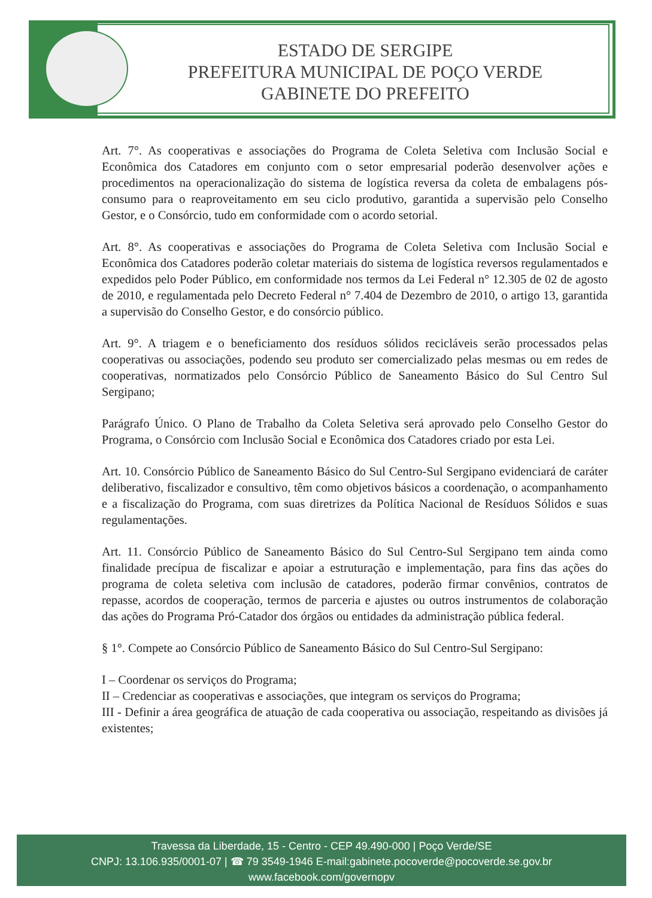ESTADO DE SERGIPE
PREFEITURA MUNICIPAL DE POÇO VERDE
GABINETE DO PREFEITO
Art. 7°. As cooperativas e associações do Programa de Coleta Seletiva com Inclusão Social e Econômica dos Catadores em conjunto com o setor empresarial poderão desenvolver ações e procedimentos na operacionalização do sistema de logística reversa da coleta de embalagens pós-consumo para o reaproveitamento em seu ciclo produtivo, garantida a supervisão pelo Conselho Gestor, e o Consórcio, tudo em conformidade com o acordo setorial.
Art. 8°. As cooperativas e associações do Programa de Coleta Seletiva com Inclusão Social e Econômica dos Catadores poderão coletar materiais do sistema de logística reversos regulamentados e expedidos pelo Poder Público, em conformidade nos termos da Lei Federal n° 12.305 de 02 de agosto de 2010, e regulamentada pelo Decreto Federal n° 7.404 de Dezembro de 2010, o artigo 13, garantida a supervisão do Conselho Gestor, e do consórcio público.
Art. 9°. A triagem e o beneficiamento dos resíduos sólidos recicláveis serão processados pelas cooperativas ou associações, podendo seu produto ser comercializado pelas mesmas ou em redes de cooperativas, normatizados pelo Consórcio Público de Saneamento Básico do Sul Centro Sul Sergipano;
Parágrafo Único. O Plano de Trabalho da Coleta Seletiva será aprovado pelo Conselho Gestor do Programa, o Consórcio com Inclusão Social e Econômica dos Catadores criado por esta Lei.
Art. 10. Consórcio Público de Saneamento Básico do Sul Centro-Sul Sergipano evidenciará de caráter deliberativo, fiscalizador e consultivo, têm como objetivos básicos a coordenação, o acompanhamento e a fiscalização do Programa, com suas diretrizes da Política Nacional de Resíduos Sólidos e suas regulamentações.
Art. 11. Consórcio Público de Saneamento Básico do Sul Centro-Sul Sergipano tem ainda como finalidade precípua de fiscalizar e apoiar a estruturação e implementação, para fins das ações do programa de coleta seletiva com inclusão de catadores, poderão firmar convênios, contratos de repasse, acordos de cooperação, termos de parceria e ajustes ou outros instrumentos de colaboração das ações do Programa Pró-Catador dos órgãos ou entidades da administração pública federal.
§ 1°. Compete ao Consórcio Público de Saneamento Básico do Sul Centro-Sul Sergipano:
I – Coordenar os serviços do Programa;
II – Credenciar as cooperativas e associações, que integram os serviços do Programa;
III - Definir a área geográfica de atuação de cada cooperativa ou associação, respeitando as divisões já existentes;
Travessa da Liberdade, 15 - Centro - CEP 49.490-000 | Poço Verde/SE
CNPJ: 13.106.935/0001-07 | ☎ 79 3549-1946 E-mail:gabinete.pocoverde@pocoverde.se.gov.br
www.facebook.com/governopv